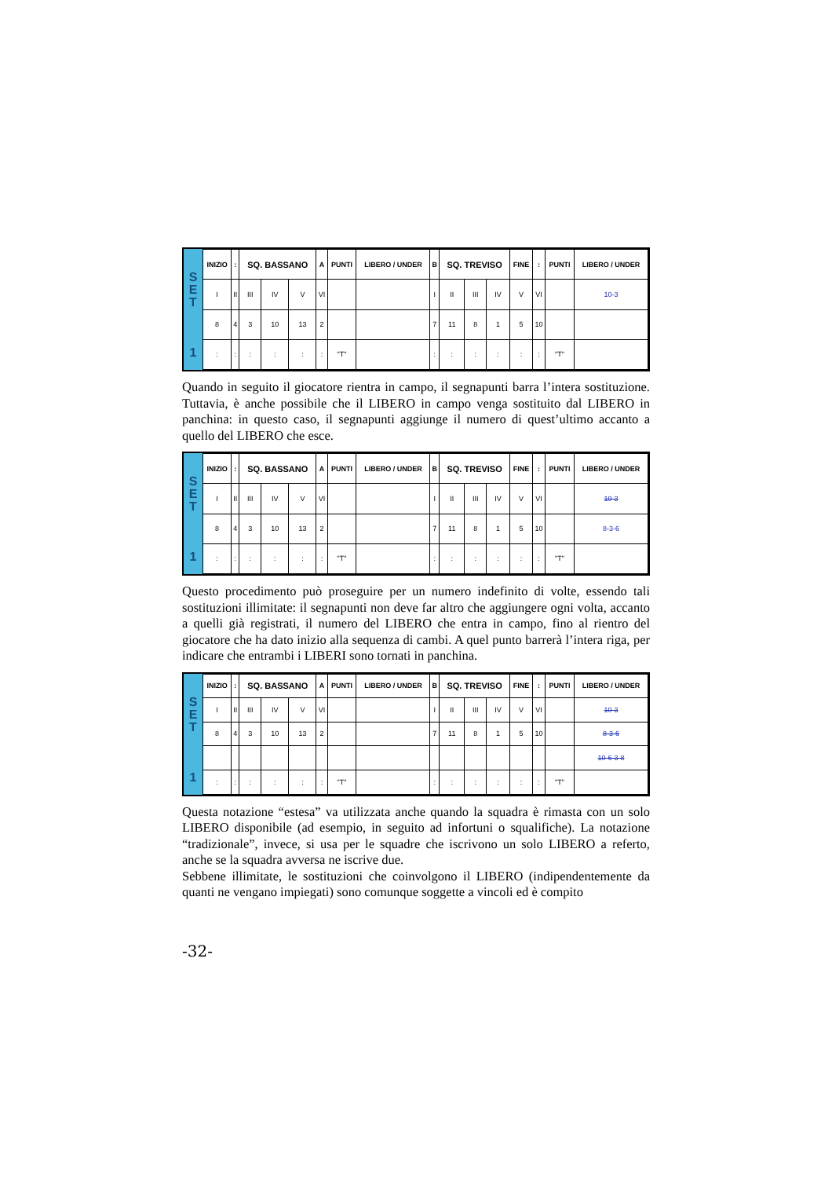S
E
T
1
| INIZIO | : | SQ. BASSANO | | | A | PUNTI | LIBERO / UNDER | B | SQ. TREVISO | | | FINE | : | PUNTI | LIBERO / UNDER |
| --- | --- | --- | --- | --- | --- | --- | --- | --- | --- | --- | --- | --- | --- | --- | --- |
| I | II | III | IV | V | VI | | | I | II | III | IV | V | VI | | 10-3 |
| 8 | 4 | 3 | 10 | 13 | 2 | | | 7 | 11 | 8 | 1 | 5 | 10 | | |
| : | : | : | : | : | : | "T" | | : | : | : | : | : | : | "T" | |
Quando in seguito il giocatore rientra in campo, il segnapunti barra l’intera sostituzione. Tuttavia, è anche possibile che il LIBERO in campo venga sostituito dal LIBERO in panchina: in questo caso, il segnapunti aggiunge il numero di quest’ultimo accanto a quello del LIBERO che esce.
S
E
T
1
| INIZIO | : | SQ. BASSANO | | | A | PUNTI | LIBERO / UNDER | B | SQ. TREVISO | | | FINE | : | PUNTI | LIBERO / UNDER |
| --- | --- | --- | --- | --- | --- | --- | --- | --- | --- | --- | --- | --- | --- | --- | --- |
| I | II | III | IV | V | VI | | | I | II | III | IV | V | VI | | 10-3 |
| 8 | 4 | 3 | 10 | 13 | 2 | | | 7 | 11 | 8 | 1 | 5 | 10 | | 8-3-6 |
| : | : | : | : | : | : | "T" | | : | : | : | : | : | : | "T" | |
Questo procedimento può proseguire per un numero indefinito di volte, essendo tali sostituzioni illimitate: il segnapunti non deve far altro che aggiungere ogni volta, accanto a quelli già registrati, il numero del LIBERO che entra in campo, fino al rientro del giocatore che ha dato inizio alla sequenza di cambi. A quel punto barrerà l’intera riga, per indicare che entrambi i LIBERI sono tornati in panchina.
S
E
T
1
| INIZIO | : | SQ. BASSANO | | | A | PUNTI | LIBERO / UNDER | B | SQ. TREVISO | | | FINE | : | PUNTI | LIBERO / UNDER |
| --- | --- | --- | --- | --- | --- | --- | --- | --- | --- | --- | --- | --- | --- | --- | --- |
| I | II | III | IV | V | VI | | | I | II | III | IV | V | VI | | 10-3 |
| 8 | 4 | 3 | 10 | 13 | 2 | | | 7 | 11 | 8 | 1 | 5 | 10 | | 8-3-6 |
| | | | | | | | | | | | | | | | 10-6-3-8 |
| : | : | : | : | : | : | "T" | | : | : | : | : | : | : | "T" | |
Questa notazione “estesa” va utilizzata anche quando la squadra è rimasta con un solo LIBERO disponibile (ad esempio, in seguito ad infortuni o squalifiche). La notazione “tradizionale”, invece, si usa per le squadre che iscrivono un solo LIBERO a referto, anche se la squadra avversa ne iscrive due.
Sebbene illimitate, le sostituzioni che coinvolgono il LIBERO (indipendentemente da quanti ne vengano impiegati) sono comunque soggette a vincoli ed è compito
-32-